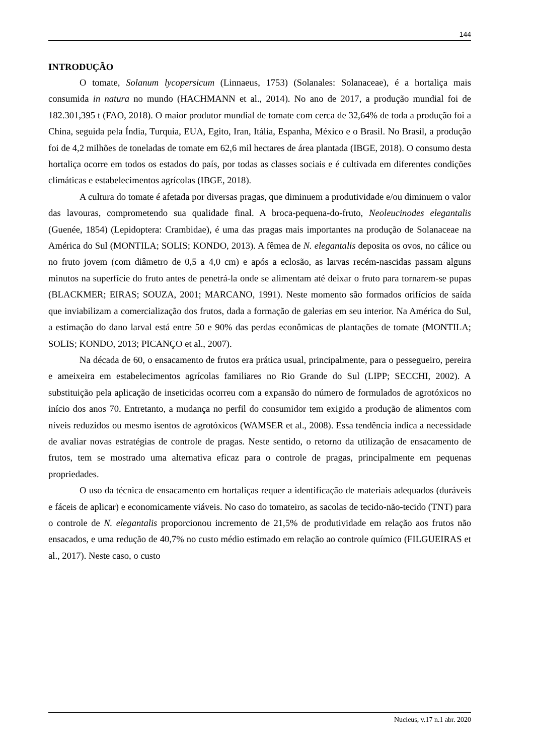144
INTRODUÇÃO
O tomate, Solanum lycopersicum (Linnaeus, 1753) (Solanales: Solanaceae), é a hortaliça mais consumida in natura no mundo (HACHMANN et al., 2014). No ano de 2017, a produção mundial foi de 182.301,395 t (FAO, 2018). O maior produtor mundial de tomate com cerca de 32,64% de toda a produção foi a China, seguida pela Índia, Turquia, EUA, Egito, Iran, Itália, Espanha, México e o Brasil. No Brasil, a produção foi de 4,2 milhões de toneladas de tomate em 62,6 mil hectares de área plantada (IBGE, 2018). O consumo desta hortaliça ocorre em todos os estados do país, por todas as classes sociais e é cultivada em diferentes condições climáticas e estabelecimentos agrícolas (IBGE, 2018).
A cultura do tomate é afetada por diversas pragas, que diminuem a produtividade e/ou diminuem o valor das lavouras, comprometendo sua qualidade final. A broca-pequena-do-fruto, Neoleucinodes elegantalis (Guenée, 1854) (Lepidoptera: Crambidae), é uma das pragas mais importantes na produção de Solanaceae na América do Sul (MONTILA; SOLIS; KONDO, 2013). A fêmea de N. elegantalis deposita os ovos, no cálice ou no fruto jovem (com diâmetro de 0,5 a 4,0 cm) e após a eclosão, as larvas recém-nascidas passam alguns minutos na superfície do fruto antes de penetrá-la onde se alimentam até deixar o fruto para tornarem-se pupas (BLACKMER; EIRAS; SOUZA, 2001; MARCANO, 1991). Neste momento são formados orifícios de saída que inviabilizam a comercialização dos frutos, dada a formação de galerias em seu interior. Na América do Sul, a estimação do dano larval está entre 50 e 90% das perdas econômicas de plantações de tomate (MONTILA; SOLIS; KONDO, 2013; PICANÇO et al., 2007).
Na década de 60, o ensacamento de frutos era prática usual, principalmente, para o pessegueiro, pereira e ameixeira em estabelecimentos agrícolas familiares no Rio Grande do Sul (LIPP; SECCHI, 2002). A substituição pela aplicação de inseticidas ocorreu com a expansão do número de formulados de agrotóxicos no início dos anos 70. Entretanto, a mudança no perfil do consumidor tem exigido a produção de alimentos com níveis reduzidos ou mesmo isentos de agrotóxicos (WAMSER et al., 2008). Essa tendência indica a necessidade de avaliar novas estratégias de controle de pragas. Neste sentido, o retorno da utilização de ensacamento de frutos, tem se mostrado uma alternativa eficaz para o controle de pragas, principalmente em pequenas propriedades.
O uso da técnica de ensacamento em hortaliças requer a identificação de materiais adequados (duráveis e fáceis de aplicar) e economicamente viáveis. No caso do tomateiro, as sacolas de tecido-não-tecido (TNT) para o controle de N. elegantalis proporcionou incremento de 21,5% de produtividade em relação aos frutos não ensacados, e uma redução de 40,7% no custo médio estimado em relação ao controle químico (FILGUEIRAS et al., 2017). Neste caso, o custo
Nucleus, v.17 n.1 abr. 2020